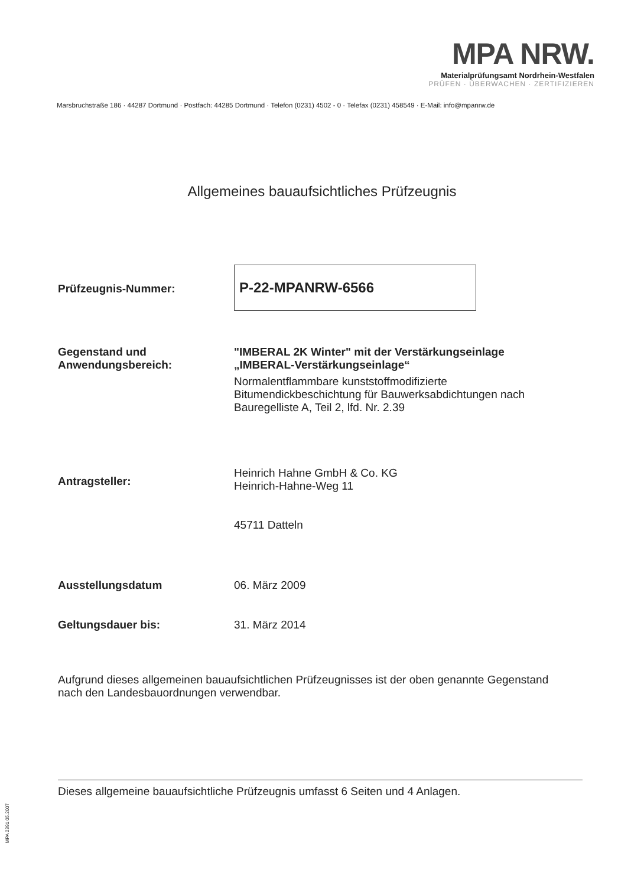MPA NRW.
Materialprüfungsamt Nordrhein-Westfalen
PRÜFEN · ÜBERWACHEN · ZERTIFIZIEREN
Marsbruchstraße 186 · 44287 Dortmund · Postfach: 44285 Dortmund · Telefon (0231) 4502 - 0 · Telefax (0231) 458549 · E-Mail: info@mpanrw.de
Allgemeines bauaufsichtliches Prüfzeugnis
Prüfzeugnis-Nummer:
P-22-MPANRW-6566
Gegenstand und
Anwendungsbereich:
"IMBERAL 2K Winter" mit der Verstärkungseinlage
„IMBERAL-Verstärkungseinlage“
Normalentflammbare kunststoffmodifizierte
Bitumendickbeschichtung für Bauwerksabdichtungen nach
Bauregelliste A, Teil 2, lfd. Nr. 2.39
Antragsteller:
Heinrich Hahne GmbH & Co. KG
Heinrich-Hahne-Weg 11
45711 Datteln
Ausstellungsdatum 06. März 2009
Geltungsdauer bis: 31. März 2014
Aufgrund dieses allgemeinen bauaufsichtlichen Prüfzeugnisses ist der oben genannte Gegenstand nach den Landesbauordnungen verwendbar.
Dieses allgemeine bauaufsichtliche Prüfzeugnis umfasst 6 Seiten und 4 Anlagen.
MPA 2391 05.2007